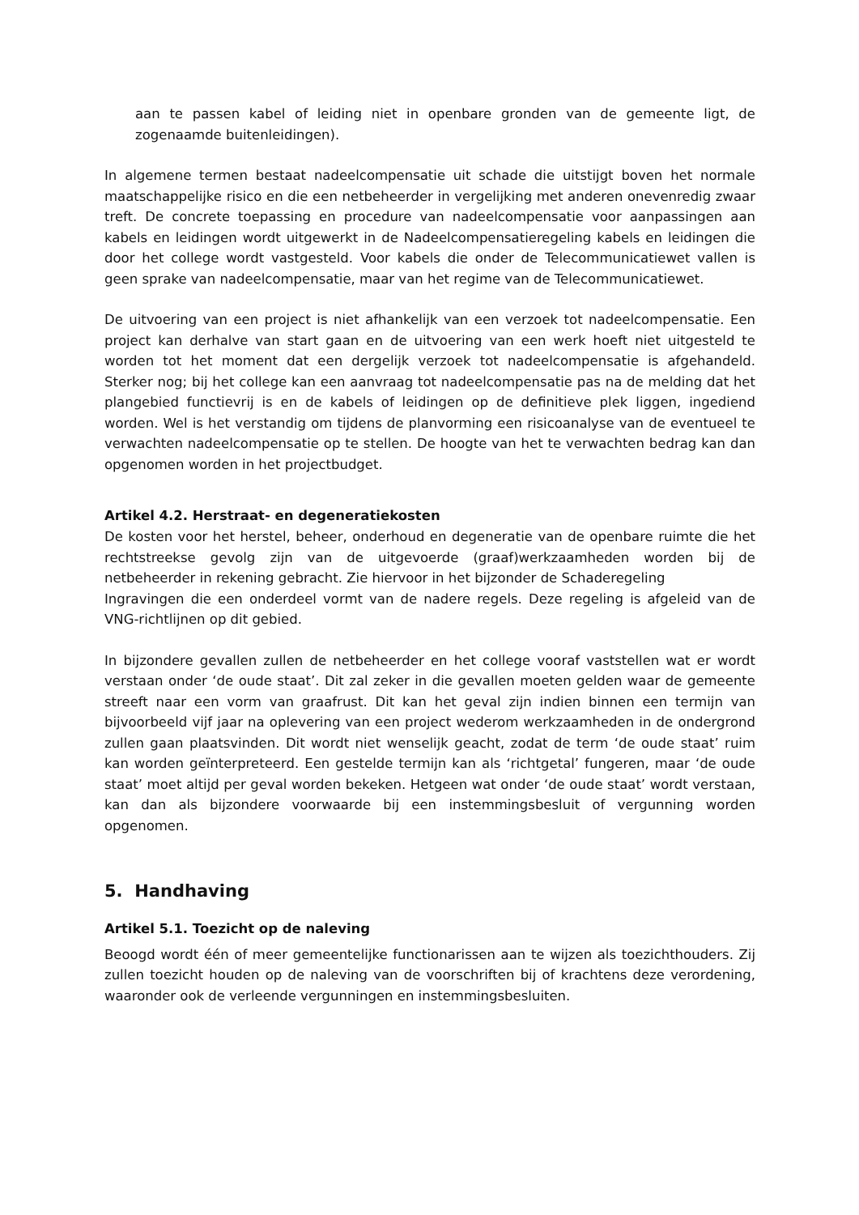aan te passen kabel of leiding niet in openbare gronden van de gemeente ligt, de zogenaamde buitenleidingen).
In algemene termen bestaat nadeelcompensatie uit schade die uitstijgt boven het normale maatschappelijke risico en die een netbeheerder in vergelijking met anderen onevenredig zwaar treft. De concrete toepassing en procedure van nadeelcompensatie voor aanpassingen aan kabels en leidingen wordt uitgewerkt in de Nadeelcompensatieregeling kabels en leidingen die door het college wordt vastgesteld. Voor kabels die onder de Telecommunicatiewet vallen is geen sprake van nadeelcompensatie, maar van het regime van de Telecommunicatiewet.
De uitvoering van een project is niet afhankelijk van een verzoek tot nadeelcompensatie. Een project kan derhalve van start gaan en de uitvoering van een werk hoeft niet uitgesteld te worden tot het moment dat een dergelijk verzoek tot nadeelcompensatie is afgehandeld. Sterker nog; bij het college kan een aanvraag tot nadeelcompensatie pas na de melding dat het plangebied functievrij is en de kabels of leidingen op de definitieve plek liggen, ingediend worden. Wel is het verstandig om tijdens de planvorming een risicoanalyse van de eventueel te verwachten nadeelcompensatie op te stellen. De hoogte van het te verwachten bedrag kan dan opgenomen worden in het projectbudget.
Artikel 4.2. Herstraat- en degeneratiekosten
De kosten voor het herstel, beheer, onderhoud en degeneratie van de openbare ruimte die het rechtstreekse gevolg zijn van de uitgevoerde (graaf)werkzaamheden worden bij de netbeheerder in rekening gebracht. Zie hiervoor in het bijzonder de Schaderegeling
Ingravingen die een onderdeel vormt van de nadere regels. Deze regeling is afgeleid van de VNG-richtlijnen op dit gebied.
In bijzondere gevallen zullen de netbeheerder en het college vooraf vaststellen wat er wordt verstaan onder ‘de oude staat’. Dit zal zeker in die gevallen moeten gelden waar de gemeente streeft naar een vorm van graafrust. Dit kan het geval zijn indien binnen een termijn van bijvoorbeeld vijf jaar na oplevering van een project wederom werkzaamheden in de ondergrond zullen gaan plaatsvinden. Dit wordt niet wenselijk geacht, zodat de term ‘de oude staat’ ruim kan worden geïnterpreteerd. Een gestelde termijn kan als ‘richtgetal’ fungeren, maar ‘de oude staat’ moet altijd per geval worden bekeken. Hetgeen wat onder ‘de oude staat’ wordt verstaan, kan dan als bijzondere voorwaarde bij een instemmingsbesluit of vergunning worden opgenomen.
5. Handhaving
Artikel 5.1. Toezicht op de naleving
Beoogd wordt één of meer gemeentelijke functionarissen aan te wijzen als toezichthouders. Zij zullen toezicht houden op de naleving van de voorschriften bij of krachtens deze verordening, waaronder ook de verleende vergunningen en instemmingsbesluiten.